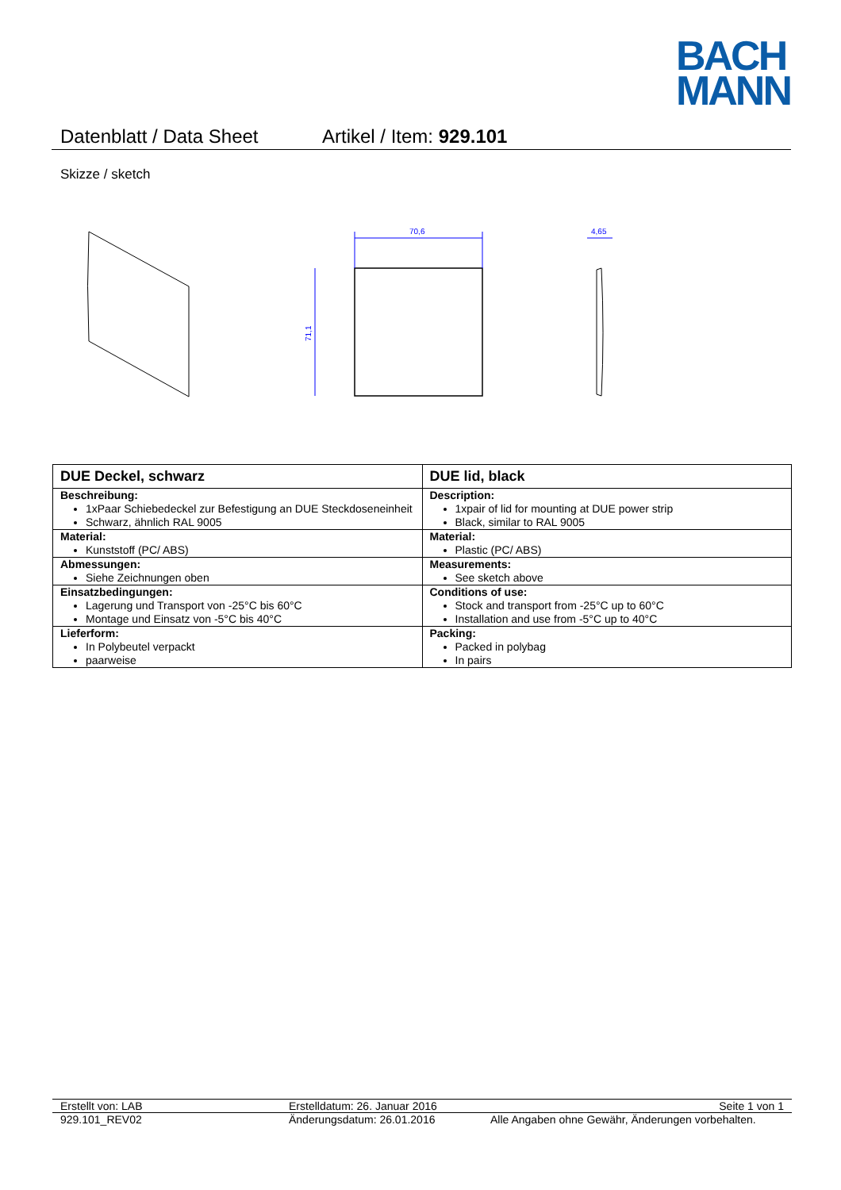BACH
MANN
Datenblatt / Data Sheet Artikel / Item: 929.101
Skizze / sketch
70,6
4,65
71,1
| DUE Deckel, schwarz | DUE lid, black |
| Beschreibung: 1xPaar Schiebedeckel zur Befestigung an DUE Steckdoseneinheit Schwarz, ähnlich RAL 9005 | Description: 1xpair of lid for mounting at DUE power strip Black, similar to RAL 9005 |
| Material: Kunststoff (PC/ ABS) | Material: Plastic (PC/ ABS) |
| Abmessungen: Siehe Zeichnungen oben | Measurements: See sketch above |
| Einsatzbedingungen: Lagerung und Transport von -25°C bis 60°C Montage und Einsatz von -5°C bis 40°C | Conditions of use: Stock and transport from -25°C up to 60°C Installation and use from -5°C up to 40°C |
| Lieferform: In Polybeutel verpackt paarweise | Packing: Packed in polybag In pairs |
Erstellt von: LAB Erstelldatum: 26. Januar 2016 Seite 1 von 1
929.101_REV02 Änderungsdatum: 26.01.2016 Alle Angaben ohne Gewähr, Änderungen vorbehalten.